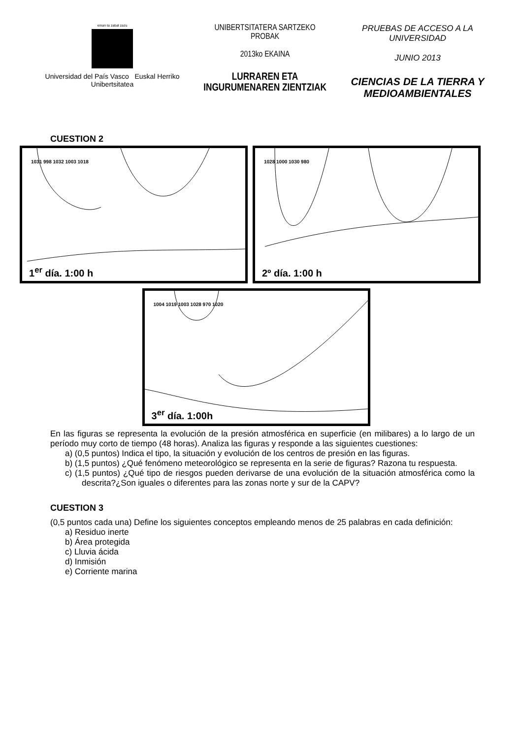eman ta zabal zazu
Universidad del País Vasco Euskal Herriko Unibertsitatea
UNIBERTSITATERA SARTZEKO
PROBAK
2013ko EKAINA
LURRAREN ETA
INGURUMENAREN ZIENTZIAK
PRUEBAS DE ACCESO A LA
UNIVERSIDAD
JUNIO 2013
CIENCIAS DE LA TIERRA Y
MEDIOAMBIENTALES
CUESTION 2
1031 998 1032 1003 1018
1<sup>er</sup> día. 1:00 h
1028 1000 1030 980
2º día. 1:00 h
1004 1019 1003 1028 970 1020
3<sup>er</sup> día. 1:00h
En las figuras se representa la evolución de la presión atmosférica en superficie (en milibares) a lo largo de un período muy corto de tiempo (48 horas). Analiza las figuras y responde a las siguientes cuestiones:
a) (0,5 puntos) Indica el tipo, la situación y evolución de los centros de presión en las figuras.
b) (1,5 puntos) ¿Qué fenómeno meteorológico se representa en la serie de figuras? Razona tu respuesta.
c) (1,5 puntos) ¿Qué tipo de riesgos pueden derivarse de una evolución de la situación atmosférica como la descrita?¿Son iguales o diferentes para las zonas norte y sur de la CAPV?
CUESTION 3
(0,5 puntos cada una) Define los siguientes conceptos empleando menos de 25 palabras en cada definición:
a) Residuo inerte
b) Área protegida
c) Lluvia ácida
d) Inmisión
e) Corriente marina